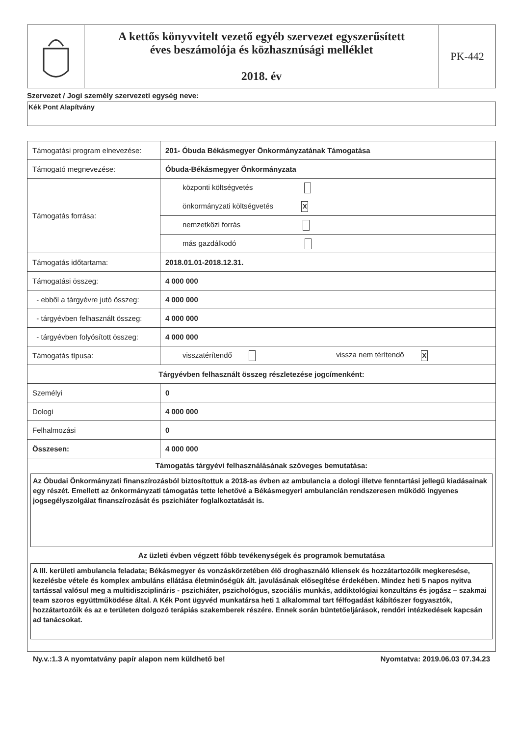| | A kettős könyvvitelt vezető egyéb szervezet egyszerűsített éves beszámolója és közhasznúsági melléklet 2018. év | PK-442 |
Szervezet / Jogi személy szervezeti egység neve:
Kék Pont Alapítvány
| Támogatási program elnevezése: | 201- Óbuda Békásmegyer Önkormányzatának Támogatása |
| Támogató megnevezése: | Óbuda-Békásmegyer Önkormányzata |
| Támogatás forrása: | központi költségvetés |
| | önkormányzati költségvetés X |
| | nemzetközi forrás |
| | más gazdálkodó |
| Támogatás időtartama: | 2018.01.01-2018.12.31. |
| Támogatási összeg: | 4 000 000 |
| - ebből a tárgyévre jutó összeg: | 4 000 000 |
| - tárgyévben felhasznált összeg: | 4 000 000 |
| - tárgyévben folyósított összeg: | 4 000 000 |
| Támogatás típusa: | visszatérítendő vissza nem térítendő X |
| Tárgyévben felhasznált összeg részletezése jogcímenként: | |
| Személyi | 0 |
| Dologi | 4 000 000 |
| Felhalmozási | 0 |
| Összesen: | 4 000 000 |
| Támogatás tárgyévi felhasználásának szöveges bemutatása: Az Óbudai Önkormányzati finanszírozásból biztosítottuk a 2018-as évben az ambulancia a dologi illetve fenntartási jellegű kiadásainak egy részét. Emellett az önkormányzati támogatás tette lehetővé a Békásmegyeri ambulancián rendszeresen működő ingyenes jogsegélyszolgálat finanszírozását és pszichiáter foglalkoztatását is. Az üzleti évben végzett főbb tevékenységek és programok bemutatása A III. kerületi ambulancia feladata; Békásmegyer és vonzáskörzetében élő droghasználó kliensek és hozzátartozóik megkeresése, kezelésbe vétele és komplex ambuláns ellátása életminőségük ált. javulásának elősegítése érdekében. Mindez heti 5 napos nyitva tartással valósul meg a multidiszciplináris - pszichiáter, pszichológus, szociális munkás, addiktológiai konzultáns és jogász – szakmai team szoros együttműködése által. A Kék Pont ügyvéd munkatársa heti 1 alkalommal tart félfogadást kábítószer fogyasztók, hozzátartozóik és az e területen dolgozó terápiás szakemberek részére. Ennek során büntetőeljárások, rendőri intézkedések kapcsán ad tanácsokat. | |
Ny.v.:1.3 A nyomtatvány papír alapon nem küldhető be! Nyomtatva: 2019.06.03 07.34.23